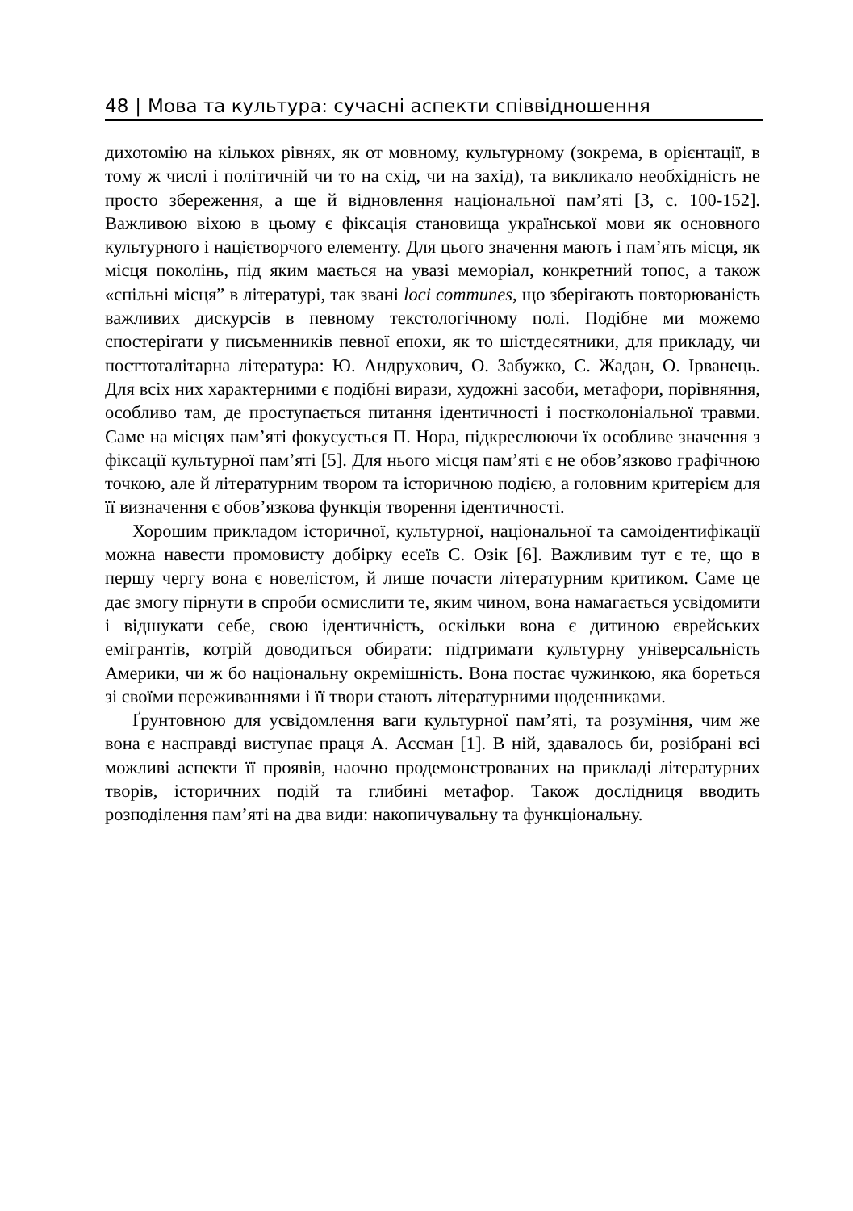48 | Мова та культура: сучасні аспекти співвідношення
дихотомію на кількох рівнях, як от мовному, культурному (зокрема, в орієнтації, в тому ж числі і політичній чи то на схід, чи на захід), та викликало необхідність не просто збереження, а ще й відновлення національної пам’яті [3, с. 100-152]. Важливою віхою в цьому є фіксація становища української мови як основного культурного і націєтворчого елементу. Для цього значення мають і пам’ять місця, як місця поколінь, під яким мається на увазі меморіал, конкретний топос, а також «спільні місця” в літературі, так звані loci communes, що зберігають повторюваність важливих дискурсів в певному текстологічному полі. Подібне ми можемо спостерігати у письменників певної епохи, як то шістдесятники, для прикладу, чи посттоталітарна література: Ю. Андрухович, О. Забужко, С. Жадан, О. Ірванець. Для всіх них характерними є подібні вирази, художні засоби, метафори, порівняння, особливо там, де проступається питання ідентичності і постколоніальної травми. Саме на місцях пам’яті фокусується П. Нора, підкреслюючи їх особливе значення з фіксації культурної пам’яті [5]. Для нього місця пам’яті є не обов’язково графічною точкою, але й літературним твором та історичною подією, а головним критерієм для її визначення є обов’язкова функція творення ідентичності.
Хорошим прикладом історичної, культурної, національної та самоідентифікації можна навести промовисту добірку есеїв С. Озік [6]. Важливим тут є те, що в першу чергу вона є новелістом, й лише почасти літературним критиком. Саме це дає змогу пірнути в спроби осмислити те, яким чином, вона намагається усвідомити і відшукати себе, свою ідентичність, оскільки вона є дитиною єврейських емігрантів, котрій доводиться обирати: підтримати культурну універсальність Америки, чи ж бо національну окремішність. Вона постає чужинкою, яка бореться зі своїми переживаннями і її твори стають літературними щоденниками.
Ґрунтовною для усвідомлення ваги культурної пам’яті, та розуміння, чим же вона є насправді виступає праця А. Ассман [1]. В ній, здавалось би, розібрані всі можливі аспекти її проявів, наочно продемонстрованих на прикладі літературних творів, історичних подій та глибині метафор. Також дослідниця вводить розподілення пам’яті на два види: накопичувальну та функціональну.